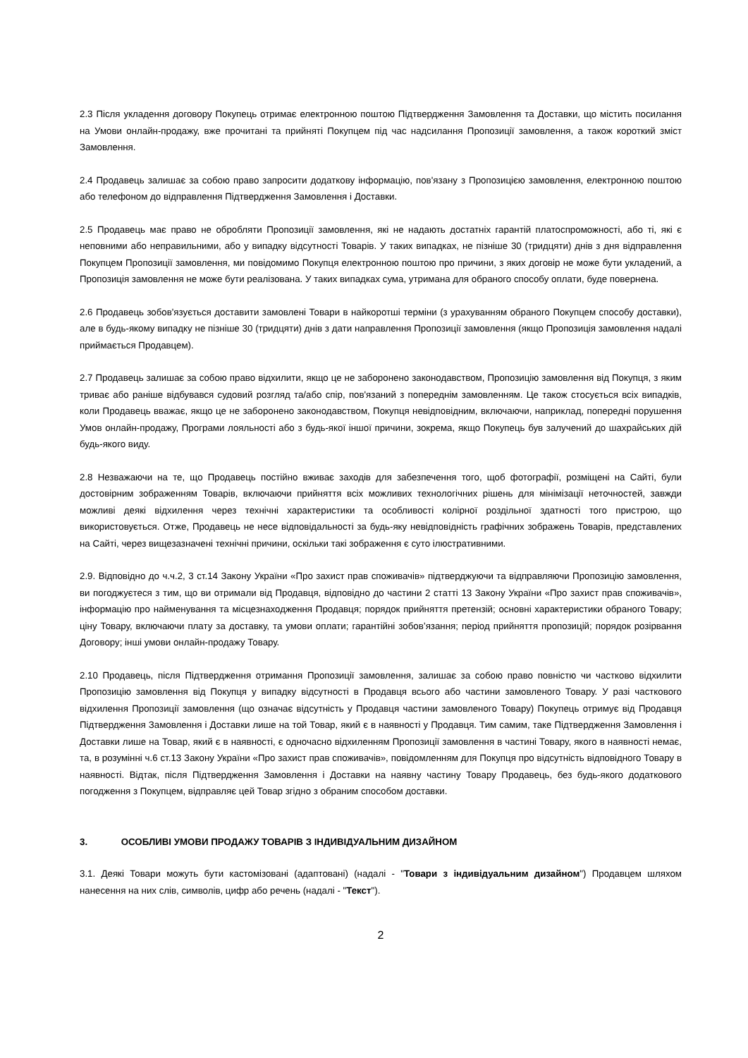2.3 Після укладення договору Покупець отримає електронною поштою Підтвердження Замовлення та Доставки, що містить посилання на Умови онлайн-продажу, вже прочитані та прийняті Покупцем під час надсилання Пропозиції замовлення, а також короткий зміст Замовлення.
2.4 Продавець залишає за собою право запросити додаткову інформацію, пов'язану з Пропозицією замовлення, електронною поштою або телефоном до відправлення Підтвердження Замовлення і Доставки.
2.5 Продавець має право не обробляти Пропозиції замовлення, які не надають достатніх гарантій платоспроможності, або ті, які є неповними або неправильними, або у випадку відсутності Товарів. У таких випадках, не пізніше 30 (тридцяти) днів з дня відправлення Покупцем Пропозиції замовлення, ми повідомимо Покупця електронною поштою про причини, з яких договір не може бути укладений, а Пропозиція замовлення не може бути реалізована. У таких випадках сума, утримана для обраного способу оплати, буде повернена.
2.6 Продавець зобов'язується доставити замовлені Товари в найкоротші терміни (з урахуванням обраного Покупцем способу доставки), але в будь-якому випадку не пізніше 30 (тридцяти) днів з дати направлення Пропозиції замовлення (якщо Пропозиція замовлення надалі приймається Продавцем).
2.7 Продавець залишає за собою право відхилити, якщо це не заборонено законодавством, Пропозицію замовлення від Покупця, з яким триває або раніше відбувався судовий розгляд та/або спір, пов'язаний з попереднім замовленням. Це також стосується всіх випадків, коли Продавець вважає, якщо це не заборонено законодавством, Покупця невідповідним, включаючи, наприклад, попередні порушення Умов онлайн-продажу, Програми лояльності або з будь-якої іншої причини, зокрема, якщо Покупець був залучений до шахрайських дій будь-якого виду.
2.8 Незважаючи на те, що Продавець постійно вживає заходів для забезпечення того, щоб фотографії, розміщені на Сайті, були достовірним зображенням Товарів, включаючи прийняття всіх можливих технологічних рішень для мінімізації неточностей, завжди можливі деякі відхилення через технічні характеристики та особливості колірної роздільної здатності того пристрою, що використовується. Отже, Продавець не несе відповідальності за будь-яку невідповідність графічних зображень Товарів, представлених на Сайті, через вищезазначені технічні причини, оскільки такі зображення є суто ілюстративними.
2.9. Відповідно до ч.ч.2, 3 ст.14 Закону України «Про захист прав споживачів» підтверджуючи та відправляючи Пропозицію замовлення, ви погоджуєтеся з тим, що ви отримали від Продавця, відповідно до частини 2 статті 13 Закону України «Про захист прав споживачів», інформацію про найменування та місцезнаходження Продавця; порядок прийняття претензій; основні характеристики обраного Товару; ціну Товару, включаючи плату за доставку, та умови оплати; гарантійні зобов’язання; період прийняття пропозицій; порядок розірвання Договору; інші умови онлайн-продажу Товару.
2.10 Продавець, після Підтвердження отримання Пропозиції замовлення, залишає за собою право повністю чи частково відхилити Пропозицію замовлення від Покупця у випадку відсутності в Продавця всього або частини замовленого Товару. У разі часткового відхилення Пропозиції замовлення (що означає відсутність у Продавця частини замовленого Товару) Покупець отримує від Продавця Підтвердження Замовлення і Доставки лише на той Товар, який є в наявності у Продавця. Тим самим, таке Підтвердження Замовлення і Доставки лише на Товар, який є в наявності, є одночасно відхиленням Пропозиції замовлення в частині Товару, якого в наявності немає, та, в розумінні ч.6 ст.13 Закону України «Про захист прав споживачів», повідомленням для Покупця про відсутність відповідного Товару в наявності. Відтак, після Підтвердження Замовлення і Доставки на наявну частину Товару Продавець, без будь-якого додаткового погодження з Покупцем, відправляє цей Товар згідно з обраним способом доставки.
3. ОСОБЛИВІ УМОВИ ПРОДАЖУ ТОВАРІВ З ІНДИВІДУАЛЬНИМ ДИЗАЙНОМ
3.1. Деякі Товари можуть бути кастомізовані (адаптовані) (надалі - "Товари з індивідуальним дизайном") Продавцем шляхом нанесення на них слів, символів, цифр або речень (надалі - "Текст").
2